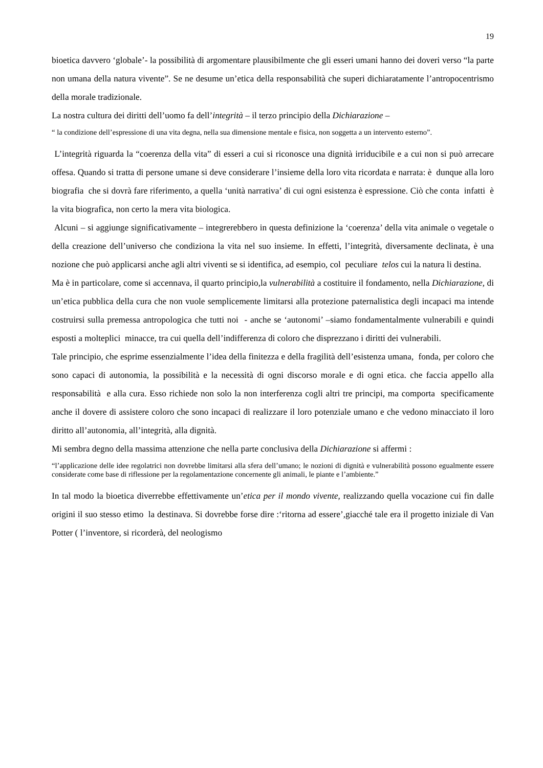19
bioetica davvero ‘globale’- la possibilità di argomentare plausibilmente che gli esseri umani hanno dei doveri verso “la parte non umana della natura vivente”. Se ne desume un’etica della responsabilità che superi dichiaratamente l’antropocentrismo della morale tradizionale.
La nostra cultura dei diritti dell’uomo fa dell’integrità – il terzo principio della Dichiarazione –
“ la condizione dell’espressione di una vita degna, nella sua dimensione mentale e fisica, non soggetta a un intervento esterno”.
L’integrità riguarda la “coerenza della vita” di esseri a cui si riconosce una dignità irriducibile e a cui non si può arrecare offesa. Quando si tratta di persone umane si deve considerare l’insieme della loro vita ricordata e narrata: è dunque alla loro biografia che si dovrà fare riferimento, a quella ‘unità narrativa’ di cui ogni esistenza è espressione. Ciò che conta infatti è la vita biografica, non certo la mera vita biologica.
Alcuni – si aggiunge significativamente – integrerebbero in questa definizione la ‘coerenza’ della vita animale o vegetale o della creazione dell’universo che condiziona la vita nel suo insieme. In effetti, l’integrità, diversamente declinata, è una nozione che può applicarsi anche agli altri viventi se si identifica, ad esempio, col peculiare telos cui la natura li destina.
Ma è in particolare, come si accennava, il quarto principio,la vulnerabilità a costituire il fondamento, nella Dichiarazione, di un’etica pubblica della cura che non vuole semplicemente limitarsi alla protezione paternalistica degli incapaci ma intende costruirsi sulla premessa antropologica che tutti noi - anche se ‘autonomi’ –siamo fondamentalmente vulnerabili e quindi esposti a molteplici minacce, tra cui quella dell’indifferenza di coloro che disprezzano i diritti dei vulnerabili.
Tale principio, che esprime essenzialmente l’idea della finitezza e della fragilità dell’esistenza umana, fonda, per coloro che sono capaci di autonomia, la possibilità e la necessità di ogni discorso morale e di ogni etica. che faccia appello alla responsabilità e alla cura. Esso richiede non solo la non interferenza cogli altri tre principi, ma comporta specificamente anche il dovere di assistere coloro che sono incapaci di realizzare il loro potenziale umano e che vedono minacciato il loro diritto all’autonomia, all’integrità, alla dignità.
Mi sembra degno della massima attenzione che nella parte conclusiva della Dichiarazione si affermi :
“l’applicazione delle idee regolatrici non dovrebbe limitarsi alla sfera dell’umano; le nozioni di dignità e vulnerabilità possono egualmente essere considerate come base di riflessione per la regolamentazione concernente gli animali, le piante e l’ambiente.”
In tal modo la bioetica diverrebbe effettivamente un’etica per il mondo vivente, realizzando quella vocazione cui fin dalle origini il suo stesso etimo la destinava. Si dovrebbe forse dire :‘ritorna ad essere’,giacché tale era il progetto iniziale di Van Potter ( l’inventore, si ricorderà, del neologismo